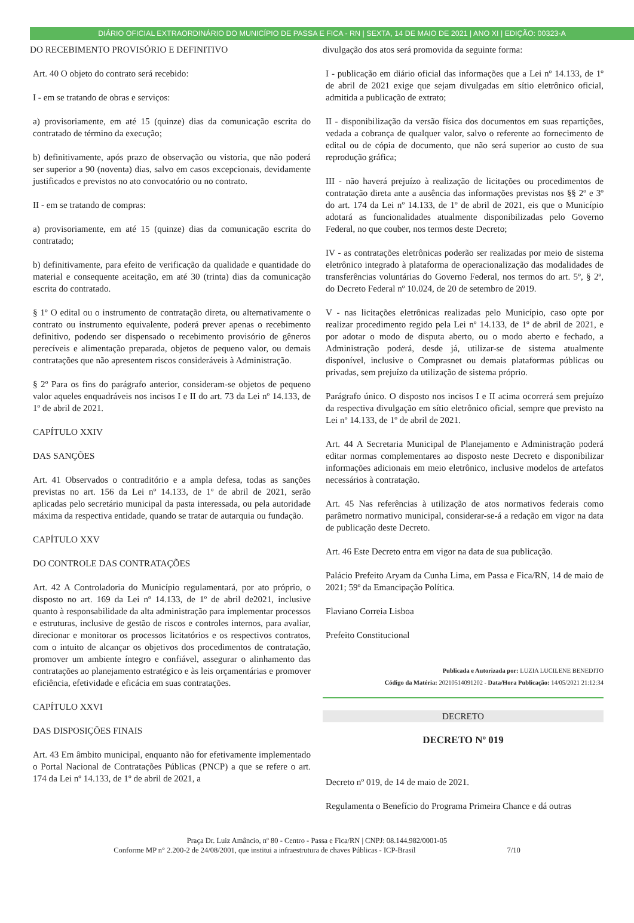DIÁRIO OFICIAL EXTRAORDINÁRIO DO MUNICÍPIO DE PASSA E FICA - RN | SEXTA, 14 DE MAIO DE 2021 | ANO XI | EDIÇÃO: 00323-A
DO RECEBIMENTO PROVISÓRIO E DEFINITIVO
Art. 40 O objeto do contrato será recebido:
I - em se tratando de obras e serviços:
a) provisoriamente, em até 15 (quinze) dias da comunicação escrita do contratado de término da execução;
b) definitivamente, após prazo de observação ou vistoria, que não poderá ser superior a 90 (noventa) dias, salvo em casos excepcionais, devidamente justificados e previstos no ato convocatório ou no contrato.
II - em se tratando de compras:
a) provisoriamente, em até 15 (quinze) dias da comunicação escrita do contratado;
b) definitivamente, para efeito de verificação da qualidade e quantidade do material e consequente aceitação, em até 30 (trinta) dias da comunicação escrita do contratado.
§ 1º O edital ou o instrumento de contratação direta, ou alternativamente o contrato ou instrumento equivalente, poderá prever apenas o recebimento definitivo, podendo ser dispensado o recebimento provisório de gêneros perecíveis e alimentação preparada, objetos de pequeno valor, ou demais contratações que não apresentem riscos consideráveis à Administração.
§ 2º Para os fins do parágrafo anterior, consideram-se objetos de pequeno valor aqueles enquadráveis nos incisos I e II do art. 73 da Lei nº 14.133, de 1º de abril de 2021.
CAPÍTULO XXIV
DAS SANÇÕES
Art. 41 Observados o contraditório e a ampla defesa, todas as sanções previstas no art. 156 da Lei nº 14.133, de 1º de abril de 2021, serão aplicadas pelo secretário municipal da pasta interessada, ou pela autoridade máxima da respectiva entidade, quando se tratar de autarquia ou fundação.
CAPÍTULO XXV
DO CONTROLE DAS CONTRATAÇÕES
Art. 42 A Controladoria do Município regulamentará, por ato próprio, o disposto no art. 169 da Lei nº 14.133, de 1º de abril de2021, inclusive quanto à responsabilidade da alta administração para implementar processos e estruturas, inclusive de gestão de riscos e controles internos, para avaliar, direcionar e monitorar os processos licitatórios e os respectivos contratos, com o intuito de alcançar os objetivos dos procedimentos de contratação, promover um ambiente íntegro e confiável, assegurar o alinhamento das contratações ao planejamento estratégico e às leis orçamentárias e promover eficiência, efetividade e eficácia em suas contratações.
CAPÍTULO XXVI
DAS DISPOSIÇÕES FINAIS
Art. 43 Em âmbito municipal, enquanto não for efetivamente implementado o Portal Nacional de Contratações Públicas (PNCP) a que se refere o art. 174 da Lei nº 14.133, de 1º de abril de 2021, a
divulgação dos atos será promovida da seguinte forma:
I - publicação em diário oficial das informações que a Lei nº 14.133, de 1º de abril de 2021 exige que sejam divulgadas em sítio eletrônico oficial, admitida a publicação de extrato;
II - disponibilização da versão física dos documentos em suas repartições, vedada a cobrança de qualquer valor, salvo o referente ao fornecimento de edital ou de cópia de documento, que não será superior ao custo de sua reprodução gráfica;
III - não haverá prejuízo à realização de licitações ou procedimentos de contratação direta ante a ausência das informações previstas nos §§ 2º e 3º do art. 174 da Lei nº 14.133, de 1º de abril de 2021, eis que o Município adotará as funcionalidades atualmente disponibilizadas pelo Governo Federal, no que couber, nos termos deste Decreto;
IV - as contratações eletrônicas poderão ser realizadas por meio de sistema eletrônico integrado à plataforma de operacionalização das modalidades de transferências voluntárias do Governo Federal, nos termos do art. 5º, § 2º, do Decreto Federal nº 10.024, de 20 de setembro de 2019.
V - nas licitações eletrônicas realizadas pelo Município, caso opte por realizar procedimento regido pela Lei nº 14.133, de 1º de abril de 2021, e por adotar o modo de disputa aberto, ou o modo aberto e fechado, a Administração poderá, desde já, utilizar-se de sistema atualmente disponível, inclusive o Comprasnet ou demais plataformas públicas ou privadas, sem prejuízo da utilização de sistema próprio.
Parágrafo único. O disposto nos incisos I e II acima ocorrerá sem prejuízo da respectiva divulgação em sítio eletrônico oficial, sempre que previsto na Lei nº 14.133, de 1º de abril de 2021.
Art. 44 A Secretaria Municipal de Planejamento e Administração poderá editar normas complementares ao disposto neste Decreto e disponibilizar informações adicionais em meio eletrônico, inclusive modelos de artefatos necessários à contratação.
Art. 45 Nas referências à utilização de atos normativos federais como parâmetro normativo municipal, considerar-se-á a redação em vigor na data de publicação deste Decreto.
Art. 46 Este Decreto entra em vigor na data de sua publicação.
Palácio Prefeito Aryam da Cunha Lima, em Passa e Fica/RN, 14 de maio de 2021; 59º da Emancipação Política.
Flaviano Correia Lisboa
Prefeito Constitucional
Publicada e Autorizada por: LUZIA LUCILENE BENEDITO
Código da Matéria: 20210514091202 - Data/Hora Publicação: 14/05/2021 21:12:34
DECRETO
DECRETO Nº 019
Decreto nº 019, de 14 de maio de 2021.
Regulamenta o Benefício do Programa Primeira Chance e dá outras
Praça Dr. Luiz Amâncio, nº 80 - Centro - Passa e Fica/RN | CNPJ: 08.144.982/0001-05
Conforme MP n° 2.200-2 de 24/08/2001, que institui a infraestrutura de chaves Públicas - ICP-Brasil 7/10